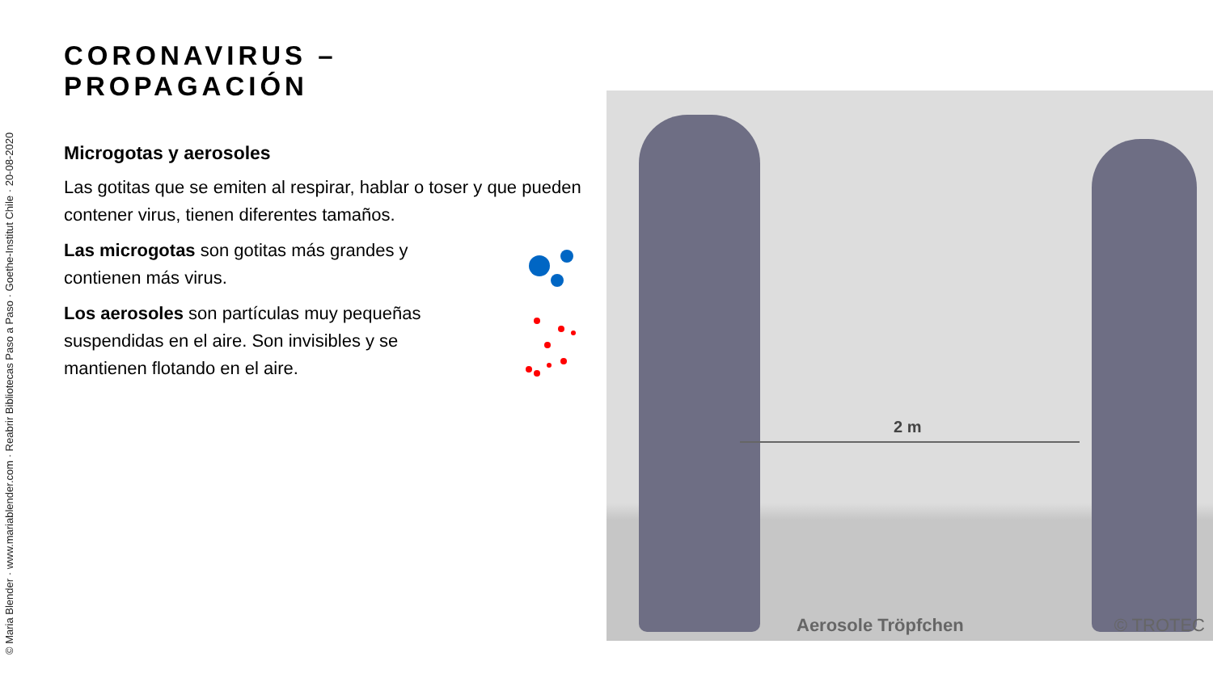© Maria Blender · www.mariablender.com · Reabrir Bibliotecas Paso a Paso · Goethe-Institut Chile · 20-08-2020
CORONAVIRUS – PROPAGACIÓN
Microgotas y aerosoles
Las gotitas que se emiten al respirar, hablar o toser y que pueden contener virus, tienen diferentes tamaños.
Las microgotas son gotitas más grandes y contienen más virus.
Los aerosoles son partículas muy pequeñas suspendidas en el aire. Son invisibles y se mantienen flotando en el aire.
2 m
Aerosole Tröpfchen © TROTEC